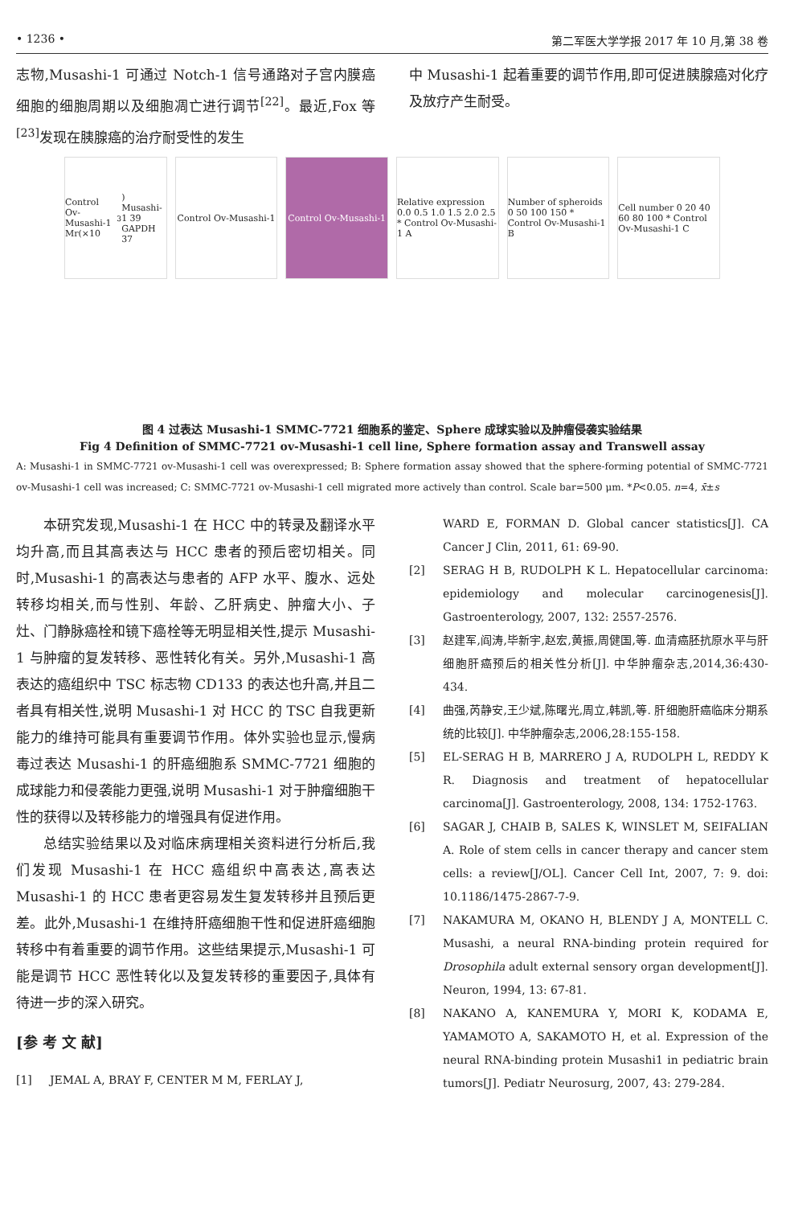• 1236 • 第二军医大学学报 2017 年 10 月,第 38 卷
志物,Musashi-1 可通过 Notch-1 信号通路对子宫内膜癌细胞的细胞周期以及细胞凋亡进行调节<sup>[22]</sup>。最近,Fox 等<sup>[23]</sup>发现在胰腺癌的治疗耐受性的发生
中 Musashi-1 起着重要的调节作用,即可促进胰腺癌对化疗及放疗产生耐受。
Control Ov-Musashi-1 Mr(×10<sup>3</sup>) Musashi-1 39 GAPDH 37
Control Ov-Musashi-1
Control Ov-Musashi-1
Relative expression 0.0 0.5 1.0 1.5 2.0 2.5 * Control Ov-Musashi-1 A
Number of spheroids 0 50 100 150 * Control Ov-Musashi-1 B
Cell number 0 20 40 60 80 100 * Control Ov-Musashi-1 C
图 4 过表达 Musashi-1 SMMC-7721 细胞系的鉴定、Sphere 成球实验以及肿瘤侵袭实验结果
Fig 4 Definition of SMMC-7721 ov-Musashi-1 cell line, Sphere formation assay and Transwell assay
A: Musashi-1 in SMMC-7721 ov-Musashi-1 cell was overexpressed; B: Sphere formation assay showed that the sphere-forming potential of SMMC-7721 ov-Musashi-1 cell was increased; C: SMMC-7721 ov-Musashi-1 cell migrated more actively than control. Scale bar=500 μm. *P<0.05. n=4, x̄±s
本研究发现,Musashi-1 在 HCC 中的转录及翻译水平均升高,而且其高表达与 HCC 患者的预后密切相关。同时,Musashi-1 的高表达与患者的 AFP 水平、腹水、远处转移均相关,而与性别、年龄、乙肝病史、肿瘤大小、子灶、门静脉癌栓和镜下癌栓等无明显相关性,提示 Musashi-1 与肿瘤的复发转移、恶性转化有关。另外,Musashi-1 高表达的癌组织中 TSC 标志物 CD133 的表达也升高,并且二者具有相关性,说明 Musashi-1 对 HCC 的 TSC 自我更新能力的维持可能具有重要调节作用。体外实验也显示,慢病毒过表达 Musashi-1 的肝癌细胞系 SMMC-7721 细胞的成球能力和侵袭能力更强,说明 Musashi-1 对于肿瘤细胞干性的获得以及转移能力的增强具有促进作用。
总结实验结果以及对临床病理相关资料进行分析后,我们发现 Musashi-1 在 HCC 癌组织中高表达,高表达 Musashi-1 的 HCC 患者更容易发生复发转移并且预后更差。此外,Musashi-1 在维持肝癌细胞干性和促进肝癌细胞转移中有着重要的调节作用。这些结果提示,Musashi-1 可能是调节 HCC 恶性转化以及复发转移的重要因子,具体有待进一步的深入研究。
[参 考 文 献]
[1] JEMAL A, BRAY F, CENTER M M, FERLAY J,
WARD E, FORMAN D. Global cancer statistics[J]. CA Cancer J Clin, 2011, 61: 69-90.
[2] SERAG H B, RUDOLPH K L. Hepatocellular carcinoma: epidemiology and molecular carcinogenesis[J]. Gastroenterology, 2007, 132: 2557-2576.
[3] 赵建军,阎涛,毕新宇,赵宏,黄振,周健国,等. 血清癌胚抗原水平与肝细胞肝癌预后的相关性分析[J]. 中华肿瘤杂志,2014,36:430-434.
[4] 曲强,芮静安,王少斌,陈曙光,周立,韩凯,等. 肝细胞肝癌临床分期系统的比较[J]. 中华肿瘤杂志,2006,28:155-158.
[5] EL-SERAG H B, MARRERO J A, RUDOLPH L, REDDY K R. Diagnosis and treatment of hepatocellular carcinoma[J]. Gastroenterology, 2008, 134: 1752-1763.
[6] SAGAR J, CHAIB B, SALES K, WINSLET M, SEIFALIAN A. Role of stem cells in cancer therapy and cancer stem cells: a review[J/OL]. Cancer Cell Int, 2007, 7: 9. doi: 10.1186/1475-2867-7-9.
[7] NAKAMURA M, OKANO H, BLENDY J A, MONTELL C. Musashi, a neural RNA-binding protein required for Drosophila adult external sensory organ development[J]. Neuron, 1994, 13: 67-81.
[8] NAKANO A, KANEMURA Y, MORI K, KODAMA E, YAMAMOTO A, SAKAMOTO H, et al. Expression of the neural RNA-binding protein Musashi1 in pediatric brain tumors[J]. Pediatr Neurosurg, 2007, 43: 279-284.